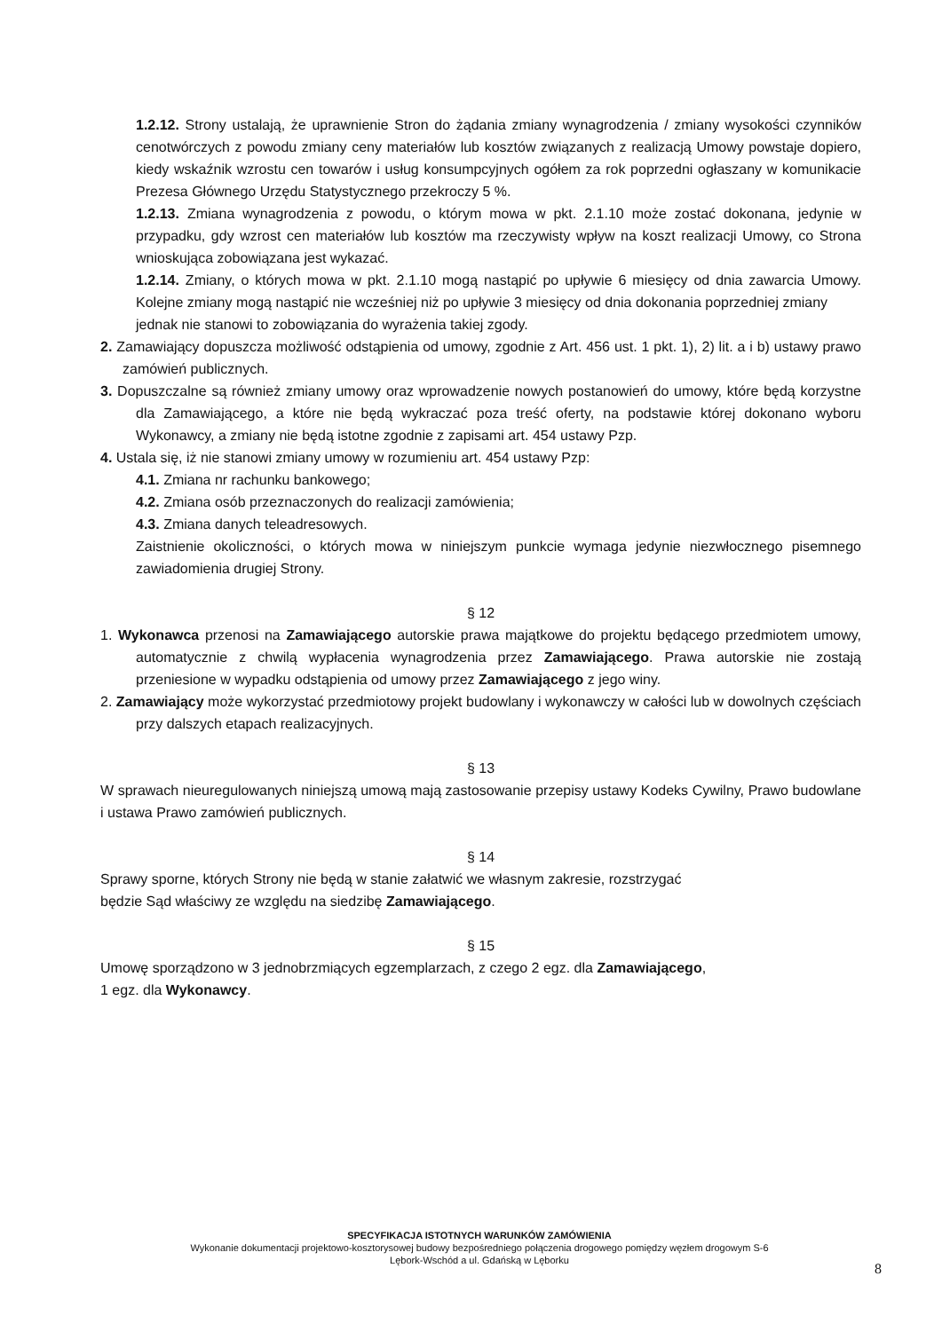1.2.12. Strony ustalają, że uprawnienie Stron do żądania zmiany wynagrodzenia / zmiany wysokości czynników cenotwórczych z powodu zmiany ceny materiałów lub kosztów związanych z realizacją Umowy powstaje dopiero, kiedy wskaźnik wzrostu cen towarów i usług konsumpcyjnych ogółem za rok poprzedni ogłaszany w komunikacie Prezesa Głównego Urzędu Statystycznego przekroczy 5 %.
1.2.13. Zmiana wynagrodzenia z powodu, o którym mowa w pkt. 2.1.10 może zostać dokonana, jedynie w przypadku, gdy wzrost cen materiałów lub kosztów ma rzeczywisty wpływ na koszt realizacji Umowy, co Strona wnioskująca zobowiązana jest wykazać.
1.2.14. Zmiany, o których mowa w pkt. 2.1.10 mogą nastąpić po upływie 6 miesięcy od dnia zawarcia Umowy. Kolejne zmiany mogą nastąpić nie wcześniej niż po upływie 3 miesięcy od dnia dokonania poprzedniej zmiany
jednak nie stanowi to zobowiązania do wyrażenia takiej zgody.
2. Zamawiający dopuszcza możliwość odstąpienia od umowy, zgodnie z Art. 456 ust. 1 pkt. 1), 2) lit. a i b) ustawy prawo zamówień publicznych.
3. Dopuszczalne są również zmiany umowy oraz wprowadzenie nowych postanowień do umowy, które będą korzystne dla Zamawiającego, a które nie będą wykraczać poza treść oferty, na podstawie której dokonano wyboru Wykonawcy, a zmiany nie będą istotne zgodnie z zapisami art. 454 ustawy Pzp.
4. Ustala się, iż nie stanowi zmiany umowy w rozumieniu art. 454 ustawy Pzp:
4.1. Zmiana nr rachunku bankowego;
4.2. Zmiana osób przeznaczonych do realizacji zamówienia;
4.3. Zmiana danych teleadresowych.
Zaistnienie okoliczności, o których mowa w niniejszym punkcie wymaga jedynie niezwłocznego pisemnego zawiadomienia drugiej Strony.
§ 12
1. Wykonawca przenosi na Zamawiającego autorskie prawa majątkowe do projektu będącego przedmiotem umowy, automatycznie z chwilą wypłacenia wynagrodzenia przez Zamawiającego. Prawa autorskie nie zostają przeniesione w wypadku odstąpienia od umowy przez Zamawiającego z jego winy.
2. Zamawiający może wykorzystać przedmiotowy projekt budowlany i wykonawczy w całości lub w dowolnych częściach przy dalszych etapach realizacyjnych.
§ 13
W sprawach nieuregulowanych niniejszą umową mają zastosowanie przepisy ustawy Kodeks Cywilny, Prawo budowlane i ustawa Prawo zamówień publicznych.
§ 14
Sprawy sporne, których Strony nie będą w stanie załatwić we własnym zakresie, rozstrzygać
będzie Sąd właściwy ze względu na siedzibę Zamawiającego.
§ 15
Umowę sporządzono w 3 jednobrzmiących egzemplarzach, z czego 2 egz. dla Zamawiającego,
1 egz. dla Wykonawcy.
SPECYFIKACJA ISTOTNYCH WARUNKÓW ZAMÓWIENIA
Wykonanie dokumentacji projektowo-kosztorysowej budowy bezpośredniego połączenia drogowego pomiędzy węzłem drogowym S-6
Lębork-Wschód a ul. Gdańską w Lęborku
8